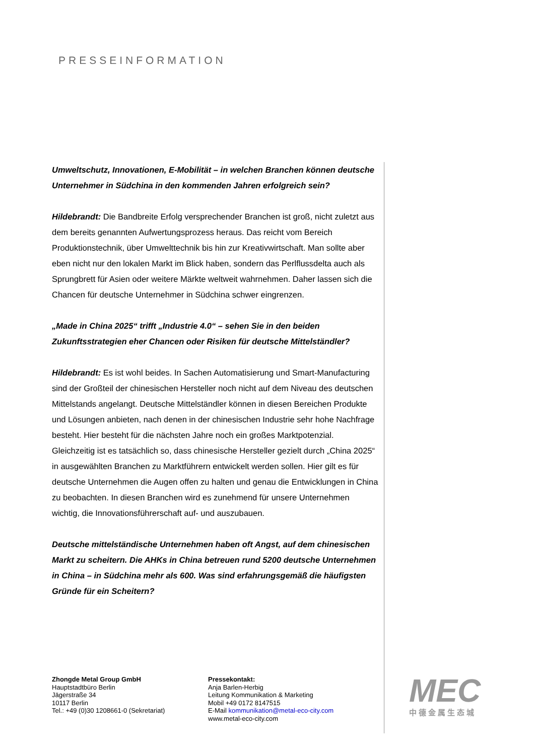PRESSEINFORMATION
Umweltschutz, Innovationen, E-Mobilität – in welchen Branchen können deutsche Unternehmer in Südchina in den kommenden Jahren erfolgreich sein?
Hildebrandt: Die Bandbreite Erfolg versprechender Branchen ist groß, nicht zuletzt aus dem bereits genannten Aufwertungsprozess heraus. Das reicht vom Bereich Produktionstechnik, über Umwelttechnik bis hin zur Kreativwirtschaft. Man sollte aber eben nicht nur den lokalen Markt im Blick haben, sondern das Perlflussdelta auch als Sprungbrett für Asien oder weitere Märkte weltweit wahrnehmen. Daher lassen sich die Chancen für deutsche Unternehmer in Südchina schwer eingrenzen.
„Made in China 2025“ trifft „Industrie 4.0“ – sehen Sie in den beiden Zukunftsstrategien eher Chancen oder Risiken für deutsche Mittelständler?
Hildebrandt: Es ist wohl beides. In Sachen Automatisierung und Smart-Manufacturing sind der Großteil der chinesischen Hersteller noch nicht auf dem Niveau des deutschen Mittelstands angelangt. Deutsche Mittelständler können in diesen Bereichen Produkte und Lösungen anbieten, nach denen in der chinesischen Industrie sehr hohe Nachfrage besteht. Hier besteht für die nächsten Jahre noch ein großes Marktpotenzial. Gleichzeitig ist es tatsächlich so, dass chinesische Hersteller gezielt durch „China 2025“ in ausgewählten Branchen zu Marktführern entwickelt werden sollen. Hier gilt es für deutsche Unternehmen die Augen offen zu halten und genau die Entwicklungen in China zu beobachten. In diesen Branchen wird es zunehmend für unsere Unternehmen wichtig, die Innovationsführerschaft auf- und auszubauen.
Deutsche mittelständische Unternehmen haben oft Angst, auf dem chinesischen Markt zu scheitern. Die AHKs in China betreuen rund 5200 deutsche Unternehmen in China – in Südchina mehr als 600. Was sind erfahrungsgemäß die häufigsten Gründe für ein Scheitern?
Zhongde Metal Group GmbH
Hauptstadtbüro Berlin
Jägerstraße 34
10117 Berlin
Tel.: +49 (0)30 1208661-0 (Sekretariat)
Pressekontakt:
Anja Barlen-Herbig
Leitung Kommunikation & Marketing
Mobil +49 0172 8147515
E-Mail kommunikation@metal-eco-city.com
www.metal-eco-city.com
MEC
中德金属生态城